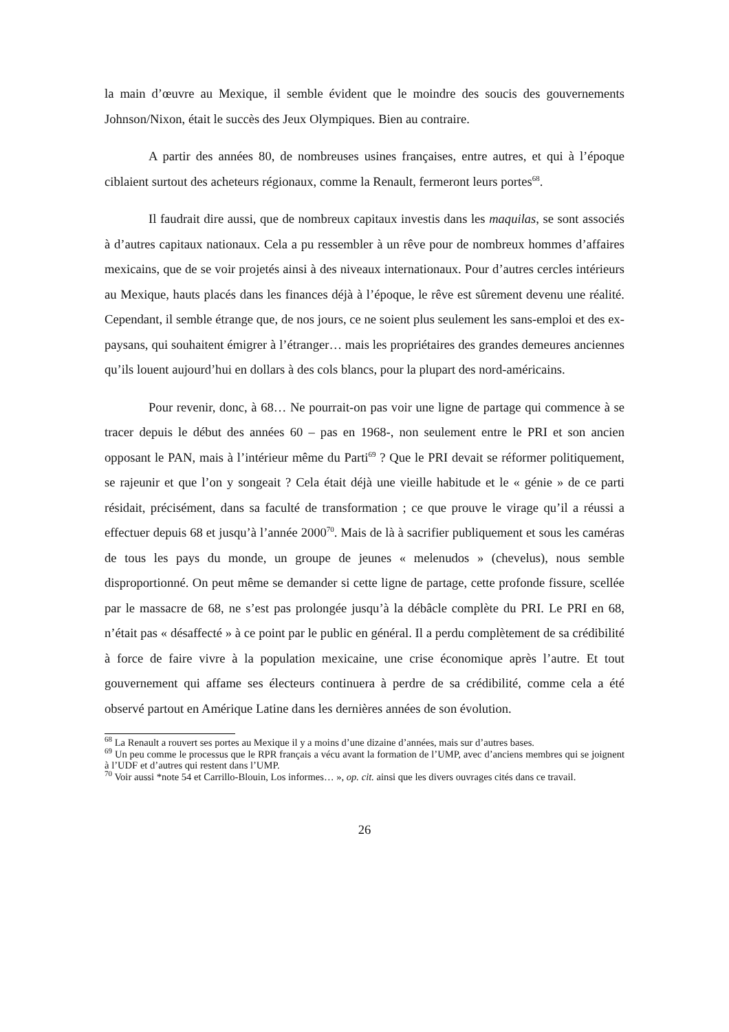la main d’œuvre au Mexique, il semble évident que le moindre des soucis des gouvernements Johnson/Nixon, était le succès des Jeux Olympiques. Bien au contraire.
A partir des années 80, de nombreuses usines françaises, entre autres, et qui à l’époque ciblaient surtout des acheteurs régionaux, comme la Renault, fermeront leurs portes<sup>68</sup>.
Il faudrait dire aussi, que de nombreux capitaux investis dans les maquilas, se sont associés à d’autres capitaux nationaux. Cela a pu ressembler à un rêve pour de nombreux hommes d’affaires mexicains, que de se voir projetés ainsi à des niveaux internationaux. Pour d’autres cercles intérieurs au Mexique, hauts placés dans les finances déjà à l’époque, le rêve est sûrement devenu une réalité. Cependant, il semble étrange que, de nos jours, ce ne soient plus seulement les sans-emploi et des ex-paysans, qui souhaitent émigrer à l’étranger… mais les propriétaires des grandes demeures anciennes qu’ils louent aujourd’hui en dollars à des cols blancs, pour la plupart des nord-américains.
Pour revenir, donc, à 68… Ne pourrait-on pas voir une ligne de partage qui commence à se tracer depuis le début des années 60 – pas en 1968-, non seulement entre le PRI et son ancien opposant le PAN, mais à l’intérieur même du Parti<sup>69</sup> ? Que le PRI devait se réformer politiquement, se rajeunir et que l’on y songeait ? Cela était déjà une vieille habitude et le « génie » de ce parti résidait, précisément, dans sa faculté de transformation ; ce que prouve le virage qu’il a réussi a effectuer depuis 68 et jusqu’à l’année 2000<sup>70</sup>. Mais de là à sacrifier publiquement et sous les caméras de tous les pays du monde, un groupe de jeunes « melenudos » (chevelus), nous semble disproportionné. On peut même se demander si cette ligne de partage, cette profonde fissure, scellée par le massacre de 68, ne s’est pas prolongée jusqu’à la débâcle complète du PRI. Le PRI en 68, n’était pas « désaffecté » à ce point par le public en général. Il a perdu complètement de sa crédibilité à force de faire vivre à la population mexicaine, une crise économique après l’autre. Et tout gouvernement qui affame ses électeurs continuera à perdre de sa crédibilité, comme cela a été observé partout en Amérique Latine dans les dernières années de son évolution.
<sup>68</sup> La Renault a rouvert ses portes au Mexique il y a moins d’une dizaine d’années, mais sur d’autres bases.
<sup>69</sup> Un peu comme le processus que le RPR français a vécu avant la formation de l’UMP, avec d’anciens membres qui se joignent à l’UDF et d’autres qui restent dans l’UMP.
<sup>70</sup> Voir aussi *note 54 et Carrillo-Blouin, Los informes… », op. cit. ainsi que les divers ouvrages cités dans ce travail.
26